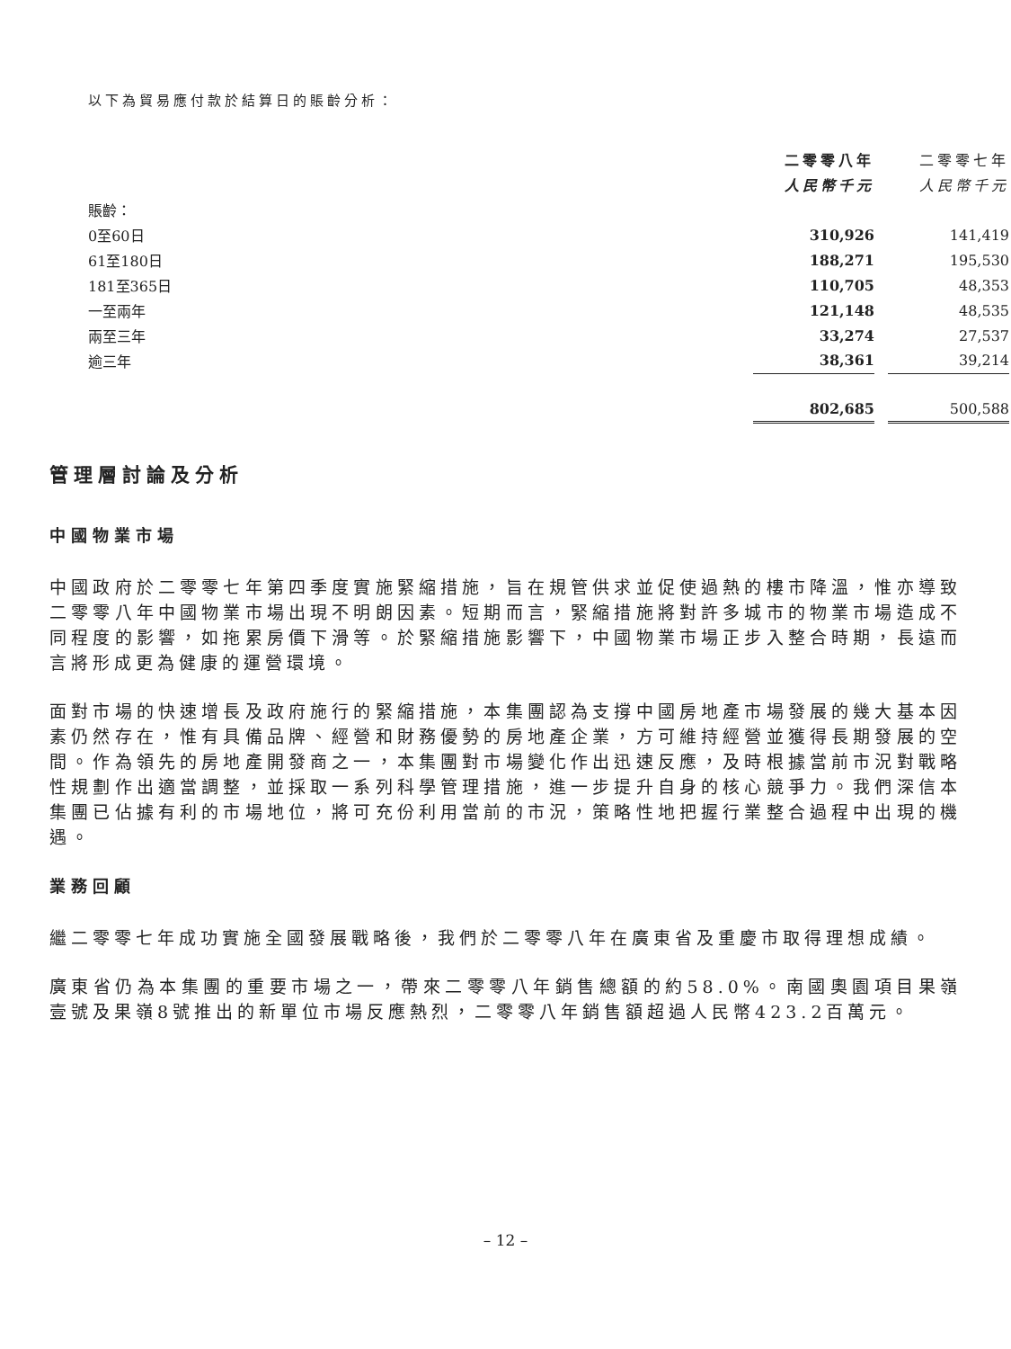以下為貿易應付款於結算日的賬齡分析：
| | 二零零八年 | | 二零零七年 |
| | 人民幣千元 | | 人民幣千元 |
| 賬齡： | | | |
| 0至60日 | 310,926 | | 141,419 |
| 61至180日 | 188,271 | | 195,530 |
| 181至365日 | 110,705 | | 48,353 |
| 一至兩年 | 121,148 | | 48,535 |
| 兩至三年 | 33,274 | | 27,537 |
| 逾三年 | 38,361 | | 39,214 |
| | 802,685 | | 500,588 |
管理層討論及分析
中國物業市場
中國政府於二零零七年第四季度實施緊縮措施，旨在規管供求並促使過熱的樓市降溫，惟亦導致二零零八年中國物業市場出現不明朗因素。短期而言，緊縮措施將對許多城市的物業市場造成不同程度的影響，如拖累房價下滑等。於緊縮措施影響下，中國物業市場正步入整合時期，長遠而言將形成更為健康的運營環境。
面對市場的快速增長及政府施行的緊縮措施，本集團認為支撐中國房地產市場發展的幾大基本因素仍然存在，惟有具備品牌、經營和財務優勢的房地產企業，方可維持經營並獲得長期發展的空間。作為領先的房地產開發商之一，本集團對市場變化作出迅速反應，及時根據當前市況對戰略性規劃作出適當調整，並採取一系列科學管理措施，進一步提升自身的核心競爭力。我們深信本集團已佔據有利的市場地位，將可充份利用當前的市況，策略性地把握行業整合過程中出現的機遇。
業務回顧
繼二零零七年成功實施全國發展戰略後，我們於二零零八年在廣東省及重慶市取得理想成績。
廣東省仍為本集團的重要市場之一，帶來二零零八年銷售總額的約58.0%。南國奧園項目果嶺壹號及果嶺8號推出的新單位市場反應熱烈，二零零八年銷售額超過人民幣423.2百萬元。
– 12 –